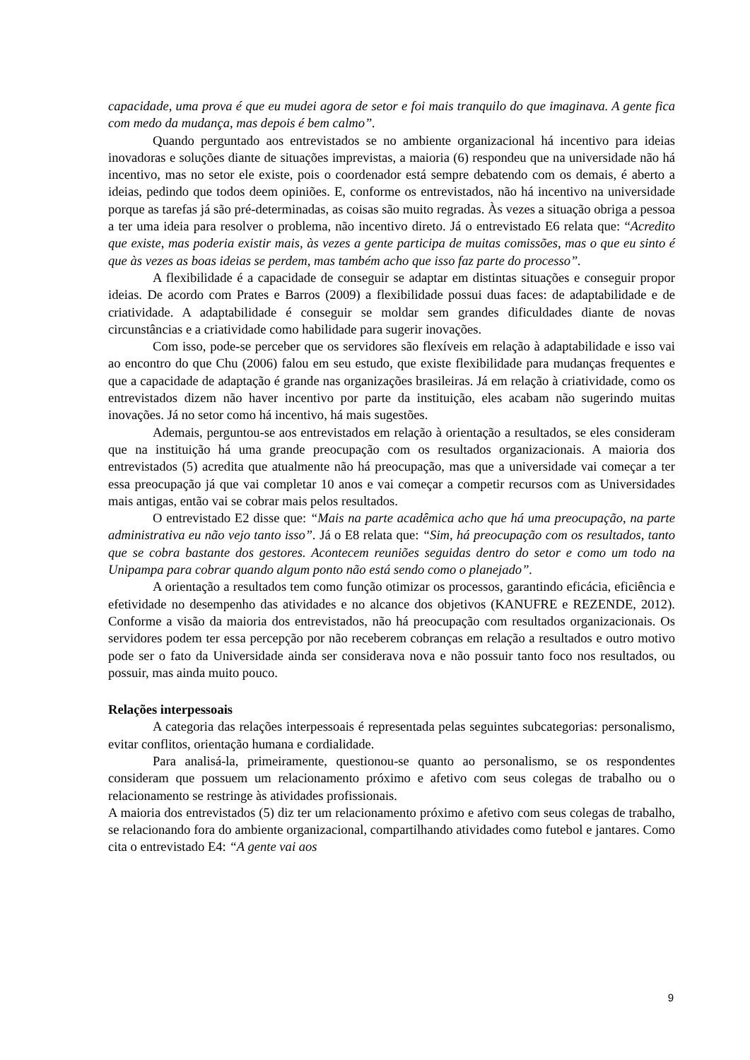capacidade, uma prova é que eu mudei agora de setor e foi mais tranquilo do que imaginava. A gente fica com medo da mudança, mas depois é bem calmo”.
Quando perguntado aos entrevistados se no ambiente organizacional há incentivo para ideias inovadoras e soluções diante de situações imprevistas, a maioria (6) respondeu que na universidade não há incentivo, mas no setor ele existe, pois o coordenador está sempre debatendo com os demais, é aberto a ideias, pedindo que todos deem opiniões. E, conforme os entrevistados, não há incentivo na universidade porque as tarefas já são pré-determinadas, as coisas são muito regradas. Às vezes a situação obriga a pessoa a ter uma ideia para resolver o problema, não incentivo direto. Já o entrevistado E6 relata que: “Acredito que existe, mas poderia existir mais, às vezes a gente participa de muitas comissões, mas o que eu sinto é que às vezes as boas ideias se perdem, mas também acho que isso faz parte do processo”.
A flexibilidade é a capacidade de conseguir se adaptar em distintas situações e conseguir propor ideias. De acordo com Prates e Barros (2009) a flexibilidade possui duas faces: de adaptabilidade e de criatividade. A adaptabilidade é conseguir se moldar sem grandes dificuldades diante de novas circunstâncias e a criatividade como habilidade para sugerir inovações.
Com isso, pode-se perceber que os servidores são flexíveis em relação à adaptabilidade e isso vai ao encontro do que Chu (2006) falou em seu estudo, que existe flexibilidade para mudanças frequentes e que a capacidade de adaptação é grande nas organizações brasileiras. Já em relação à criatividade, como os entrevistados dizem não haver incentivo por parte da instituição, eles acabam não sugerindo muitas inovações. Já no setor como há incentivo, há mais sugestões.
Ademais, perguntou-se aos entrevistados em relação à orientação a resultados, se eles consideram que na instituição há uma grande preocupação com os resultados organizacionais. A maioria dos entrevistados (5) acredita que atualmente não há preocupação, mas que a universidade vai começar a ter essa preocupação já que vai completar 10 anos e vai começar a competir recursos com as Universidades mais antigas, então vai se cobrar mais pelos resultados.
O entrevistado E2 disse que: “Mais na parte acadêmica acho que há uma preocupação, na parte administrativa eu não vejo tanto isso”. Já o E8 relata que: “Sim, há preocupação com os resultados, tanto que se cobra bastante dos gestores. Acontecem reuniões seguidas dentro do setor e como um todo na Unipampa para cobrar quando algum ponto não está sendo como o planejado”.
A orientação a resultados tem como função otimizar os processos, garantindo eficácia, eficiência e efetividade no desempenho das atividades e no alcance dos objetivos (KANUFRE e REZENDE, 2012). Conforme a visão da maioria dos entrevistados, não há preocupação com resultados organizacionais. Os servidores podem ter essa percepção por não receberem cobranças em relação a resultados e outro motivo pode ser o fato da Universidade ainda ser considerava nova e não possuir tanto foco nos resultados, ou possuir, mas ainda muito pouco.
Relações interpessoais
A categoria das relações interpessoais é representada pelas seguintes subcategorias: personalismo, evitar conflitos, orientação humana e cordialidade.
Para analisá-la, primeiramente, questionou-se quanto ao personalismo, se os respondentes consideram que possuem um relacionamento próximo e afetivo com seus colegas de trabalho ou o relacionamento se restringe às atividades profissionais.
A maioria dos entrevistados (5) diz ter um relacionamento próximo e afetivo com seus colegas de trabalho, se relacionando fora do ambiente organizacional, compartilhando atividades como futebol e jantares. Como cita o entrevistado E4: “A gente vai aos
9